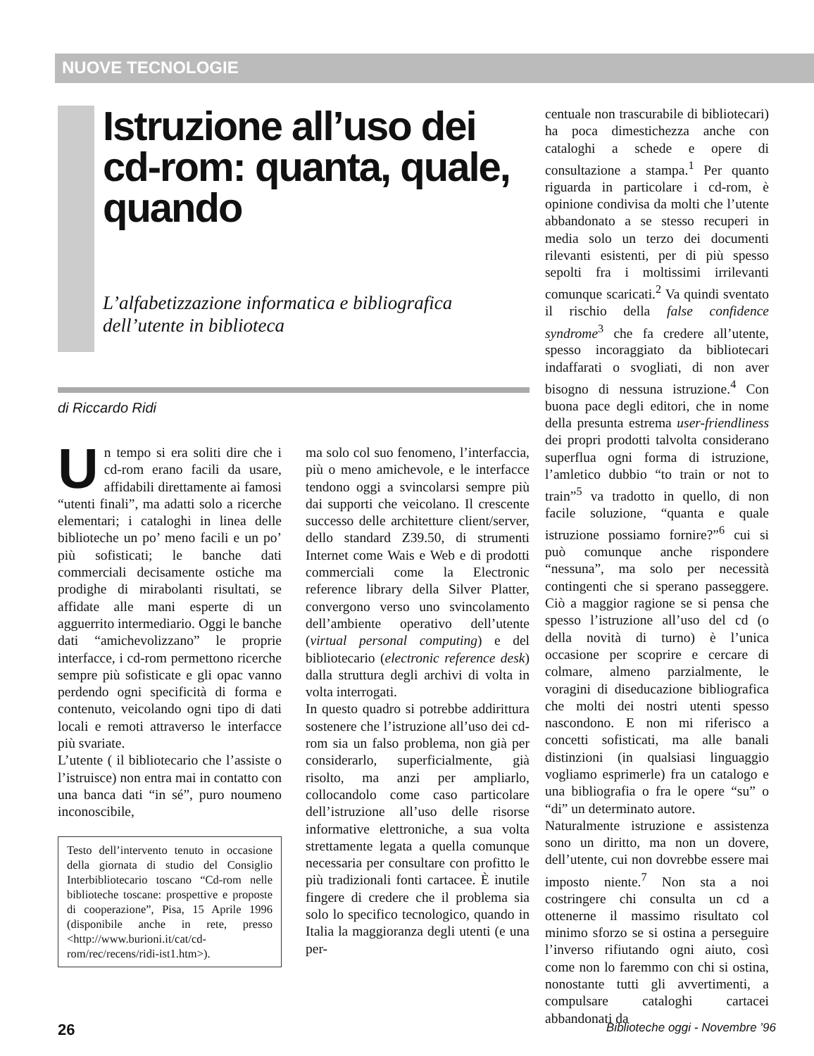NUOVE TECNOLOGIE
Istruzione all’uso dei cd-rom: quanta, quale, quando
L’alfabetizzazione informatica e bibliografica dell’utente in biblioteca
di Riccardo Ridi
Un tempo si era soliti dire che i cd-rom erano facili da usare, affidabili direttamente ai famosi “utenti finali”, ma adatti solo a ricerche elementari; i cataloghi in linea delle biblioteche un po’ meno facili e un po’ più sofisticati; le banche dati commerciali decisamente ostiche ma prodighe di mirabolanti risultati, se affidate alle mani esperte di un agguerrito intermediario. Oggi le banche dati “amichevolizzano” le proprie interfacce, i cd-rom permettono ricerche sempre più sofisticate e gli opac vanno perdendo ogni specificità di forma e contenuto, veicolando ogni tipo di dati locali e remoti attraverso le interfacce più svariate.
L’utente ( il bibliotecario che l’assiste o l’istruisce) non entra mai in contatto con una banca dati “in sé”, puro noumeno inconoscibile,
Testo dell’intervento tenuto in occasione della giornata di studio del Consiglio Interbibliotecario toscano “Cd-rom nelle biblioteche toscane: prospettive e proposte di cooperazione”, Pisa, 15 Aprile 1996 (disponibile anche in rete, presso <http://www.burioni.it/cat/cd-rom/rec/recens/ridi-ist1.htm>).
ma solo col suo fenomeno, l’interfaccia, più o meno amichevole, e le interfacce tendono oggi a svincolarsi sempre più dai supporti che veicolano. Il crescente successo delle architetture client/server, dello standard Z39.50, di strumenti Internet come Wais e Web e di prodotti commerciali come la Electronic reference library della Silver Platter, convergono verso uno svincolamento dell’ambiente operativo dell’utente (virtual personal computing) e del bibliotecario (electronic reference desk) dalla struttura degli archivi di volta in volta interrogati.
In questo quadro si potrebbe addirittura sostenere che l’istruzione all’uso dei cd-rom sia un falso problema, non già per considerarlo, superficialmente, già risolto, ma anzi per ampliarlo, collocandolo come caso particolare dell’istruzione all’uso delle risorse informative elettroniche, a sua volta strettamente legata a quella comunque necessaria per consultare con profitto le più tradizionali fonti cartacee. È inutile fingere di credere che il problema sia solo lo specifico tecnologico, quando in Italia la maggioranza degli utenti (e una per-
centuale non trascurabile di bibliotecari) ha poca dimestichezza anche con cataloghi a schede e opere di consultazione a stampa.<sup>1</sup> Per quanto riguarda in particolare i cd-rom, è opinione condivisa da molti che l’utente abbandonato a se stesso recuperi in media solo un terzo dei documenti rilevanti esistenti, per di più spesso sepolti fra i moltissimi irrilevanti comunque scaricati.<sup>2</sup> Va quindi sventato il rischio della false confidence syndrome<sup>3</sup> che fa credere all’utente, spesso incoraggiato da bibliotecari indaffarati o svogliati, di non aver bisogno di nessuna istruzione.<sup>4</sup> Con buona pace degli editori, che in nome della presunta estrema user-friendliness dei propri prodotti talvolta considerano superflua ogni forma di istruzione, l’amletico dubbio “to train or not to train”<sup>5</sup> va tradotto in quello, di non facile soluzione, “quanta e quale istruzione possiamo fornire?”<sup>6</sup> cui si può comunque anche rispondere “nessuna”, ma solo per necessità contingenti che si sperano passeggere. Ciò a maggior ragione se si pensa che spesso l’istruzione all’uso del cd (o della novità di turno) è l’unica occasione per scoprire e cercare di colmare, almeno parzialmente, le voragini di diseducazione bibliografica che molti dei nostri utenti spesso nascondono. E non mi riferisco a concetti sofisticati, ma alle banali distinzioni (in qualsiasi linguaggio vogliamo esprimerle) fra un catalogo e una bibliografia o fra le opere “su” o “di” un determinato autore.
Naturalmente istruzione e assistenza sono un diritto, ma non un dovere, dell’utente, cui non dovrebbe essere mai imposto niente.<sup>7</sup> Non sta a noi costringere chi consulta un cd a ottenerne il massimo risultato col minimo sforzo se si ostina a perseguire l’inverso rifiutando ogni aiuto, così come non lo faremmo con chi si ostina, nonostante tutti gli avvertimenti, a compulsare cataloghi cartacei abbandonati da
26 Biblioteche oggi - Novembre ’96